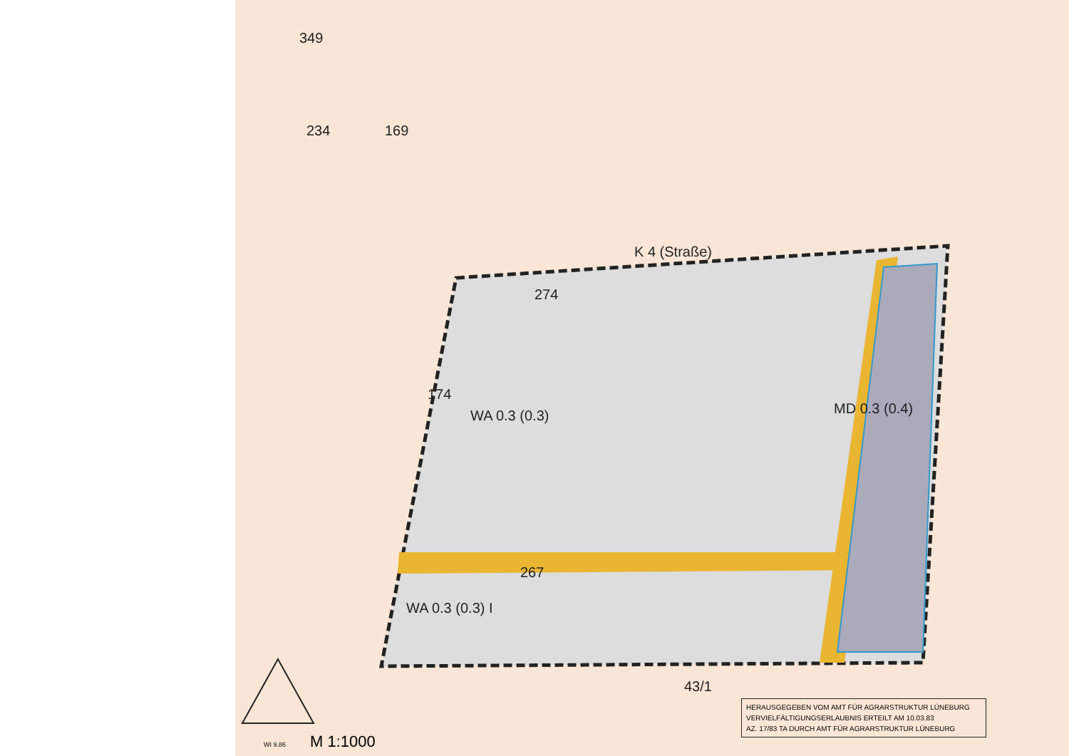349
234
169
274
174
WA 0.3 (0.3)
MD 0.3 (0.4)
WA 0.3 (0.3) I
267
43/1
K 4 (Straße)
M 1:1000
WI 9.86
HERAUSGEGEBEN VOM AMT FÜR AGRARSTRUKTUR LÜNEBURG
VERVIELFÄLTIGUNGSERLAUBNIS ERTEILT AM 10.03.83
AZ. 17/83 TA DURCH AMT FÜR AGRARSTRUKTUR LÜNEBURG